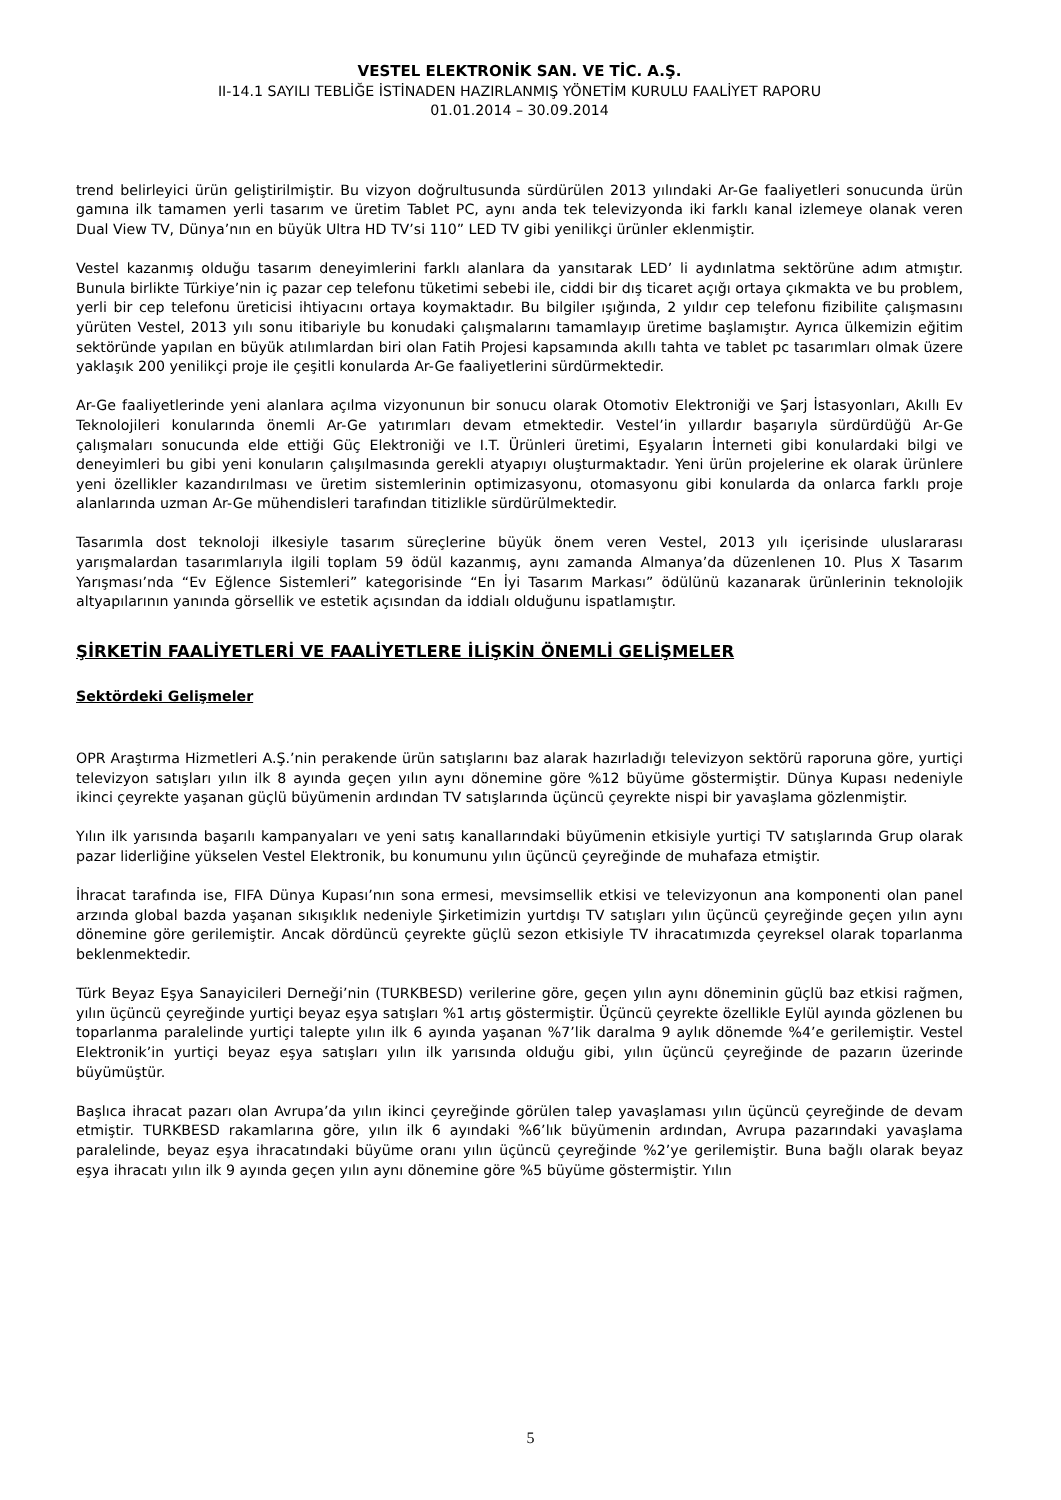VESTEL ELEKTRONİK SAN. VE TİC. A.Ş.
II-14.1 SAYILI TEBLİĞE İSTİNADEN HAZIRLANMIŞ YÖNETİM KURULU FAALİYET RAPORU
01.01.2014 – 30.09.2014
trend belirleyici ürün geliştirilmiştir. Bu vizyon doğrultusunda sürdürülen 2013 yılındaki Ar-Ge faaliyetleri sonucunda ürün gamına ilk tamamen yerli tasarım ve üretim Tablet PC, aynı anda tek televizyonda iki farklı kanal izlemeye olanak veren Dual View TV, Dünya’nın en büyük Ultra HD TV’si 110” LED TV gibi yenilikçi ürünler eklenmiştir.
Vestel kazanmış olduğu tasarım deneyimlerini farklı alanlara da yansıtarak LED’ li aydınlatma sektörüne adım atmıştır. Bunula birlikte Türkiye’nin iç pazar cep telefonu tüketimi sebebi ile, ciddi bir dış ticaret açığı ortaya çıkmakta ve bu problem, yerli bir cep telefonu üreticisi ihtiyacını ortaya koymaktadır. Bu bilgiler ışığında, 2 yıldır cep telefonu fizibilite çalışmasını yürüten Vestel, 2013 yılı sonu itibariyle bu konudaki çalışmalarını tamamlayıp üretime başlamıştır. Ayrıca ülkemizin eğitim sektöründe yapılan en büyük atılımlardan biri olan Fatih Projesi kapsamında akıllı tahta ve tablet pc tasarımları olmak üzere yaklaşık 200 yenilikçi proje ile çeşitli konularda Ar-Ge faaliyetlerini sürdürmektedir.
Ar-Ge faaliyetlerinde yeni alanlara açılma vizyonunun bir sonucu olarak Otomotiv Elektroniği ve Şarj İstasyonları, Akıllı Ev Teknolojileri konularında önemli Ar-Ge yatırımları devam etmektedir. Vestel’in yıllardır başarıyla sürdürdüğü Ar-Ge çalışmaları sonucunda elde ettiği Güç Elektroniği ve I.T. Ürünleri üretimi, Eşyaların İnterneti gibi konulardaki bilgi ve deneyimleri bu gibi yeni konuların çalışılmasında gerekli atyapıyı oluşturmaktadır. Yeni ürün projelerine ek olarak ürünlere yeni özellikler kazandırılması ve üretim sistemlerinin optimizasyonu, otomasyonu gibi konularda da onlarca farklı proje alanlarında uzman Ar-Ge mühendisleri tarafından titizlikle sürdürülmektedir.
Tasarımla dost teknoloji ilkesiyle tasarım süreçlerine büyük önem veren Vestel, 2013 yılı içerisinde uluslararası yarışmalardan tasarımlarıyla ilgili toplam 59 ödül kazanmış, aynı zamanda Almanya’da düzenlenen 10. Plus X Tasarım Yarışması’nda “Ev Eğlence Sistemleri” kategorisinde “En İyi Tasarım Markası” ödülünü kazanarak ürünlerinin teknolojik altyapılarının yanında görsellik ve estetik açısından da iddialı olduğunu ispatlamıştır.
ŞİRKETİN FAALİYETLERİ VE FAALİYETLERE İLİŞKİN ÖNEMLİ GELİŞMELER
Sektördeki Gelişmeler
OPR Araştırma Hizmetleri A.Ş.’nin perakende ürün satışlarını baz alarak hazırladığı televizyon sektörü raporuna göre, yurtiçi televizyon satışları yılın ilk 8 ayında geçen yılın aynı dönemine göre %12 büyüme göstermiştir. Dünya Kupası nedeniyle ikinci çeyrekte yaşanan güçlü büyümenin ardından TV satışlarında üçüncü çeyrekte nispi bir yavaşlama gözlenmiştir.
Yılın ilk yarısında başarılı kampanyaları ve yeni satış kanallarındaki büyümenin etkisiyle yurtiçi TV satışlarında Grup olarak pazar liderliğine yükselen Vestel Elektronik, bu konumunu yılın üçüncü çeyreğinde de muhafaza etmiştir.
İhracat tarafında ise, FIFA Dünya Kupası’nın sona ermesi, mevsimsellik etkisi ve televizyonun ana komponenti olan panel arzında global bazda yaşanan sıkışıklık nedeniyle Şirketimizin yurtdışı TV satışları yılın üçüncü çeyreğinde geçen yılın aynı dönemine göre gerilemiştir. Ancak dördüncü çeyrekte güçlü sezon etkisiyle TV ihracatımızda çeyreksel olarak toparlanma beklenmektedir.
Türk Beyaz Eşya Sanayicileri Derneği’nin (TURKBESD) verilerine göre, geçen yılın aynı döneminin güçlü baz etkisi rağmen, yılın üçüncü çeyreğinde yurtiçi beyaz eşya satışları %1 artış göstermiştir. Üçüncü çeyrekte özellikle Eylül ayında gözlenen bu toparlanma paralelinde yurtiçi talepte yılın ilk 6 ayında yaşanan %7’lik daralma 9 aylık dönemde %4’e gerilemiştir. Vestel Elektronik’in yurtiçi beyaz eşya satışları yılın ilk yarısında olduğu gibi, yılın üçüncü çeyreğinde de pazarın üzerinde büyümüştür.
Başlıca ihracat pazarı olan Avrupa’da yılın ikinci çeyreğinde görülen talep yavaşlaması yılın üçüncü çeyreğinde de devam etmiştir. TURKBESD rakamlarına göre, yılın ilk 6 ayındaki %6’lık büyümenin ardından, Avrupa pazarındaki yavaşlama paralelinde, beyaz eşya ihracatındaki büyüme oranı yılın üçüncü çeyreğinde %2’ye gerilemiştir. Buna bağlı olarak beyaz eşya ihracatı yılın ilk 9 ayında geçen yılın aynı dönemine göre %5 büyüme göstermiştir. Yılın
5